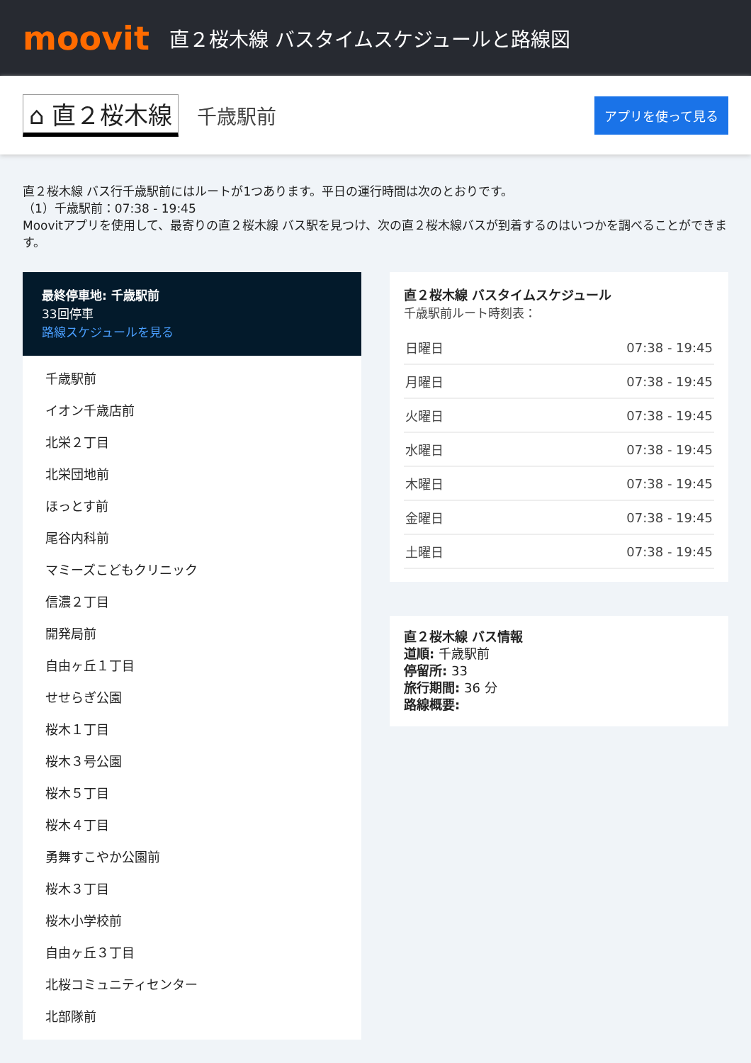moovit
直２桜木線 バスタイムスケジュールと路線図
⌂ 直２桜木線
千歳駅前
アプリを使って見る
直２桜木線 バス行千歳駅前にはルートが1つあります。平日の運行時間は次のとおりです。
（1）千歳駅前：07:38 - 19:45
Moovitアプリを使用して、最寄りの直２桜木線 バス駅を見つけ、次の直２桜木線バスが到着するのはいつかを調べることができます。
最終停車地: 千歳駅前
33回停車
路線スケジュールを見る
千歳駅前
イオン千歳店前
北栄２丁目
北栄団地前
ほっとす前
尾谷内科前
マミーズこどもクリニック
信濃２丁目
開発局前
自由ヶ丘１丁目
せせらぎ公園
桜木１丁目
桜木３号公園
桜木５丁目
桜木４丁目
勇舞すこやか公園前
桜木３丁目
桜木小学校前
自由ヶ丘３丁目
北桜コミュニティセンター
北部隊前
直２桜木線 バスタイムスケジュール
千歳駅前ルート時刻表：
| 日曜日 | 07:38 - 19:45 |
| 月曜日 | 07:38 - 19:45 |
| 火曜日 | 07:38 - 19:45 |
| 水曜日 | 07:38 - 19:45 |
| 木曜日 | 07:38 - 19:45 |
| 金曜日 | 07:38 - 19:45 |
| 土曜日 | 07:38 - 19:45 |
直２桜木線 バス情報
道順: 千歳駅前
停留所: 33
旅行期間: 36 分
路線概要: